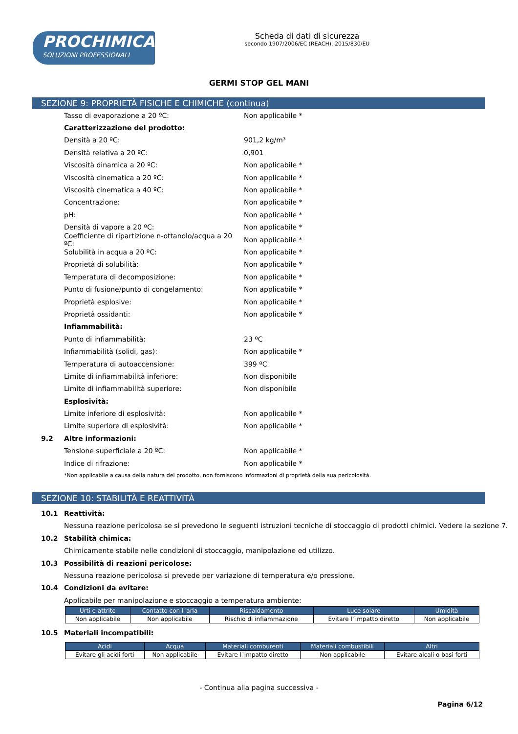PROCHIMICA
SOLUZIONI PROFESSIONALI
Scheda di dati di sicurezza
secondo 1907/2006/EC (REACH), 2015/830/EU
GERMI STOP GEL MANI
SEZIONE 9: PROPRIETÀ FISICHE E CHIMICHE (continua)
Tasso di evaporazione a 20 ºC: Non applicabile *
Caratterizzazione del prodotto:
Densità a 20 ºC: 901,2 kg/m³
Densità relativa a 20 ºC: 0,901
Viscosità dinamica a 20 ºC: Non applicabile *
Viscosità cinematica a 20 ºC: Non applicabile *
Viscosità cinematica a 40 ºC: Non applicabile *
Concentrazione: Non applicabile *
pH: Non applicabile *
Densità di vapore a 20 ºC: Non applicabile *
Coefficiente di ripartizione n-ottanolo/acqua a 20 ºC: Non applicabile *
Solubilità in acqua a 20 ºC: Non applicabile *
Proprietà di solubilità: Non applicabile *
Temperatura di decomposizione: Non applicabile *
Punto di fusione/punto di congelamento: Non applicabile *
Proprietà esplosive: Non applicabile *
Proprietà ossidanti: Non applicabile *
Infiammabilità:
Punto di infiammabilità: 23 ºC
Infiammabilità (solidi, gas): Non applicabile *
Temperatura di autoaccensione: 399 ºC
Limite di infiammabilità inferiore: Non disponibile
Limite di infiammabilità superiore: Non disponibile
Esplosività:
Limite inferiore di esplosività: Non applicabile *
Limite superiore di esplosività: Non applicabile *
9.2 Altre informazioni:
Tensione superficiale a 20 ºC: Non applicabile *
Indice di rifrazione: Non applicabile *
*Non applicabile a causa della natura del prodotto, non forniscono informazioni di proprietà della sua pericolosità.
SEZIONE 10: STABILITÀ E REATTIVITÀ
10.1 Reattività:
Nessuna reazione pericolosa se si prevedono le seguenti istruzioni tecniche di stoccaggio di prodotti chimici. Vedere la sezione 7.
10.2 Stabilità chimica:
Chimicamente stabile nelle condizioni di stoccaggio, manipolazione ed utilizzo.
10.3 Possibilità di reazioni pericolose:
Nessuna reazione pericolosa si prevede per variazione di temperatura e/o pressione.
10.4 Condizioni da evitare:
Applicabile per manipolazione e stoccaggio a temperatura ambiente:
| Urti e attrito | Contatto con l´aria | Riscaldamento | Luce solare | Umidità |
| --- | --- | --- | --- | --- |
| Non applicabile | Non applicabile | Rischio di infiammazione | Evitare l´impatto diretto | Non applicabile |
10.5 Materiali incompatibili:
| Acidi | Acqua | Materiali comburenti | Materiali combustibili | Altri |
| --- | --- | --- | --- | --- |
| Evitare gli acidi forti | Non applicabile | Evitare l´impatto diretto | Non applicabile | Evitare alcali o basi forti |
- Continua alla pagina successiva -
Pagina 6/12